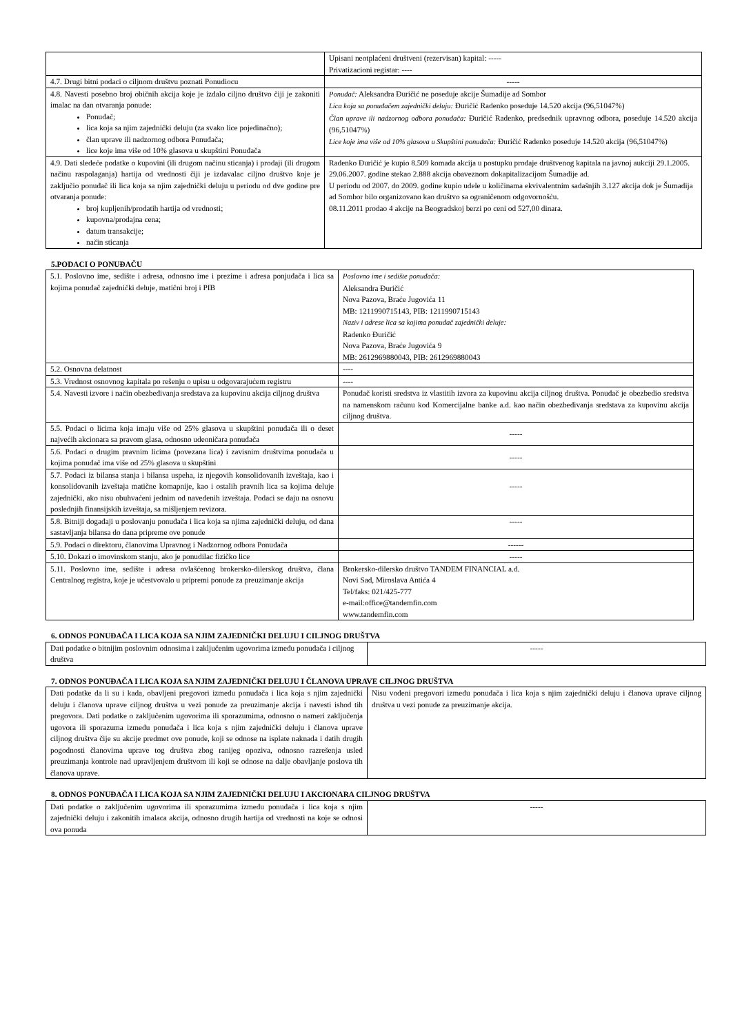| | Upisani neotplaćeni društveni (rezervisan) kapital: ----- Privatizacioni registar: ---- |
| 4.7. Drugi bitni podaci o ciljnom društvu poznati Ponudiocu | ----- |
| 4.8. Navesti posebno broj običnih akcija koje je izdalo ciljno društvo čiji je zakoniti imalac na dan otvaranja ponude: Ponuđač; lica koja sa njim zajednički deluju (za svako lice pojedinačno); član uprave ili nadzornog odbora Ponuđača; lice koje ima više od 10% glasova u skupštini Ponuđača | Ponuđač: Aleksandra Đuričić ne poseduje akcije Šumadije ad Sombor Lica koja sa ponuđačem zajednički deluju: Đuričić Radenko poseduje 14.520 akcija (96,51047%) Član uprave ili nadzornog odbora ponuđača: Đuričić Radenko, predsednik upravnog odbora, poseduje 14.520 akcija (96,51047%) Lice koje ima više od 10% glasova u Skupštini ponuđača: Đuričić Radenko poseduje 14.520 akcija (96,51047%) |
| 4.9. Dati sledeće podatke o kupovini (ili drugom načinu sticanja) i prodaji (ili drugom načinu raspolaganja) hartija od vrednosti čiji je izdavalac ciljno društvo koje je zaključio ponuđač ili lica koja sa njim zajednički deluju u periodu od dve godine pre otvaranja ponude: broj kupljenih/prodatih hartija od vrednosti; kupovna/prodajna cena; datum transakcije; način sticanja | Radenko Đuričić je kupio 8.509 komada akcija u postupku prodaje društvenog kapitala na javnoj aukciji 29.1.2005. 29.06.2007. godine stekao 2.888 akcija obaveznom dokapitalizacijom Šumadije ad. U periodu od 2007. do 2009. godine kupio udele u količinama ekvivalentnim sadašnjih 3.127 akcija dok je Šumadija ad Sombor bilo organizovano kao društvo sa ograničenom odgovornošću. 08.11.2011 prodao 4 akcije na Beogradskoj berzi po ceni od 527,00 dinara. |
5.PODACI O PONUĐAČU
| 5.1. Poslovno ime, sedište i adresa, odnosno ime i prezime i adresa ponjuđača i lica sa kojima ponuđač zajednički deluje, matični broj i PIB | Poslovno ime i sedište ponuđača: Aleksandra Đuričić Nova Pazova, Braće Jugovića 11 MB: 1211990715143, PIB: 1211990715143 Naziv i adrese lica sa kojima ponuđač zajednički deluje: Radenko Đuričić Nova Pazova, Braće Jugovića 9 MB: 2612969880043, PIB: 2612969880043 |
| 5.2. Osnovna delatnost | ---- |
| 5.3. Vrednost osnovnog kapitala po rešenju o upisu u odgovarajućem registru | ---- |
| 5.4. Navesti izvore i način obezbeđivanja sredstava za kupovinu akcija ciljnog društva | Ponuđač koristi sredstva iz vlastitih izvora za kupovinu akcija ciljnog društva. Ponuđač je obezbedio sredstva na namenskom računu kod Komercijalne banke a.d. kao način obezbeđivanja sredstava za kupovinu akcija ciljnog društva. |
| 5.5. Podaci o licima koja imaju više od 25% glasova u skupštini ponuđača ili o deset najvećih akcionara sa pravom glasa, odnosno udeoničara ponuđača | ----- |
| 5.6. Podaci o drugim pravnim licima (povezana lica) i zavisnim društvima ponuđača u kojima ponuđač ima više od 25% glasova u skupštini | ----- |
| 5.7. Podaci iz bilansa stanja i bilansa uspeha, iz njegovih konsolidovanih izveštaja, kao i konsolidovanih izveštaja matične komapnije, kao i ostalih pravnih lica sa kojima deluje zajednički, ako nisu obuhvaćeni jednim od navedenih izveštaja. Podaci se daju na osnovu poslednjih finansijskih izveštaja, sa mišljenjem revizora. | ----- |
| 5.8. Bitniji događaji u poslovanju ponuđača i lica koja sa njima zajednički deluju, od dana sastavljanja bilansa do dana pripreme ove ponude | ----- |
| 5.9. Podaci o direktoru, članovima Upravnog i Nadzornog odbora Ponuđača | ------ |
| 5.10. Dokazi o imovinskom stanju, ako je ponudilac fizičko lice | ----- |
| 5.11. Poslovno ime, sedište i adresa ovlašćenog brokersko-dilerskog društva, člana Centralnog registra, koje je učestvovalo u pripremi ponude za preuzimanje akcija | Brokersko-dilersko društvo TANDEM FINANCIAL a.d. Novi Sad, Miroslava Antića 4 Tel/faks: 021/425-777 e-mail:office@tandemfin.com www.tandemfin.com |
6. ODNOS PONUĐAČA I LICA KOJA SA NJIM ZAJEDNIČKI DELUJU I CILJNOG DRUŠTVA
| Dati podatke o bitnijim poslovnim odnosima i zaključenim ugovorima između ponuđača i ciljnog društva | ----- |
7. ODNOS PONUĐAČA I LICA KOJA SA NJIM ZAJEDNIČKI DELUJU I ČLANOVA UPRAVE CILJNOG DRUŠTVA
| Dati podatke da li su i kada, obavljeni pregovori između ponuđača i lica koja s njim zajednički deluju i članova uprave ciljnog društva u vezi ponude za preuzimanje akcija i navesti ishod tih pregovora. Dati podatke o zaključenim ugovorima ili sporazumima, odnosno o nameri zaključenja ugovora ili sporazuma između ponuđača i lica koja s njim zajednički deluju i članova uprave ciljnog društva čije su akcije predmet ove ponude, koji se odnose na isplate naknada i datih drugih pogodnosti članovima uprave tog društva zbog ranijeg opoziva, odnosno razrešenja usled preuzimanja kontrole nad upravljenjem društvom ili koji se odnose na dalje obavljanje poslova tih članova uprave. | Nisu vođeni pregovori između ponuđača i lica koja s njim zajednički deluju i članova uprave ciljnog društva u vezi ponude za preuzimanje akcija. |
8. ODNOS PONUĐAČA I LICA KOJA SA NJIM ZAJEDNIČKI DELUJU I AKCIONARA CILJNOG DRUŠTVA
| Dati podatke o zaključenim ugovorima ili sporazumima između ponuđača i lica koja s njim zajednički deluju i zakonitih imalaca akcija, odnosno drugih hartija od vrednosti na koje se odnosi ova ponuda | ----- |